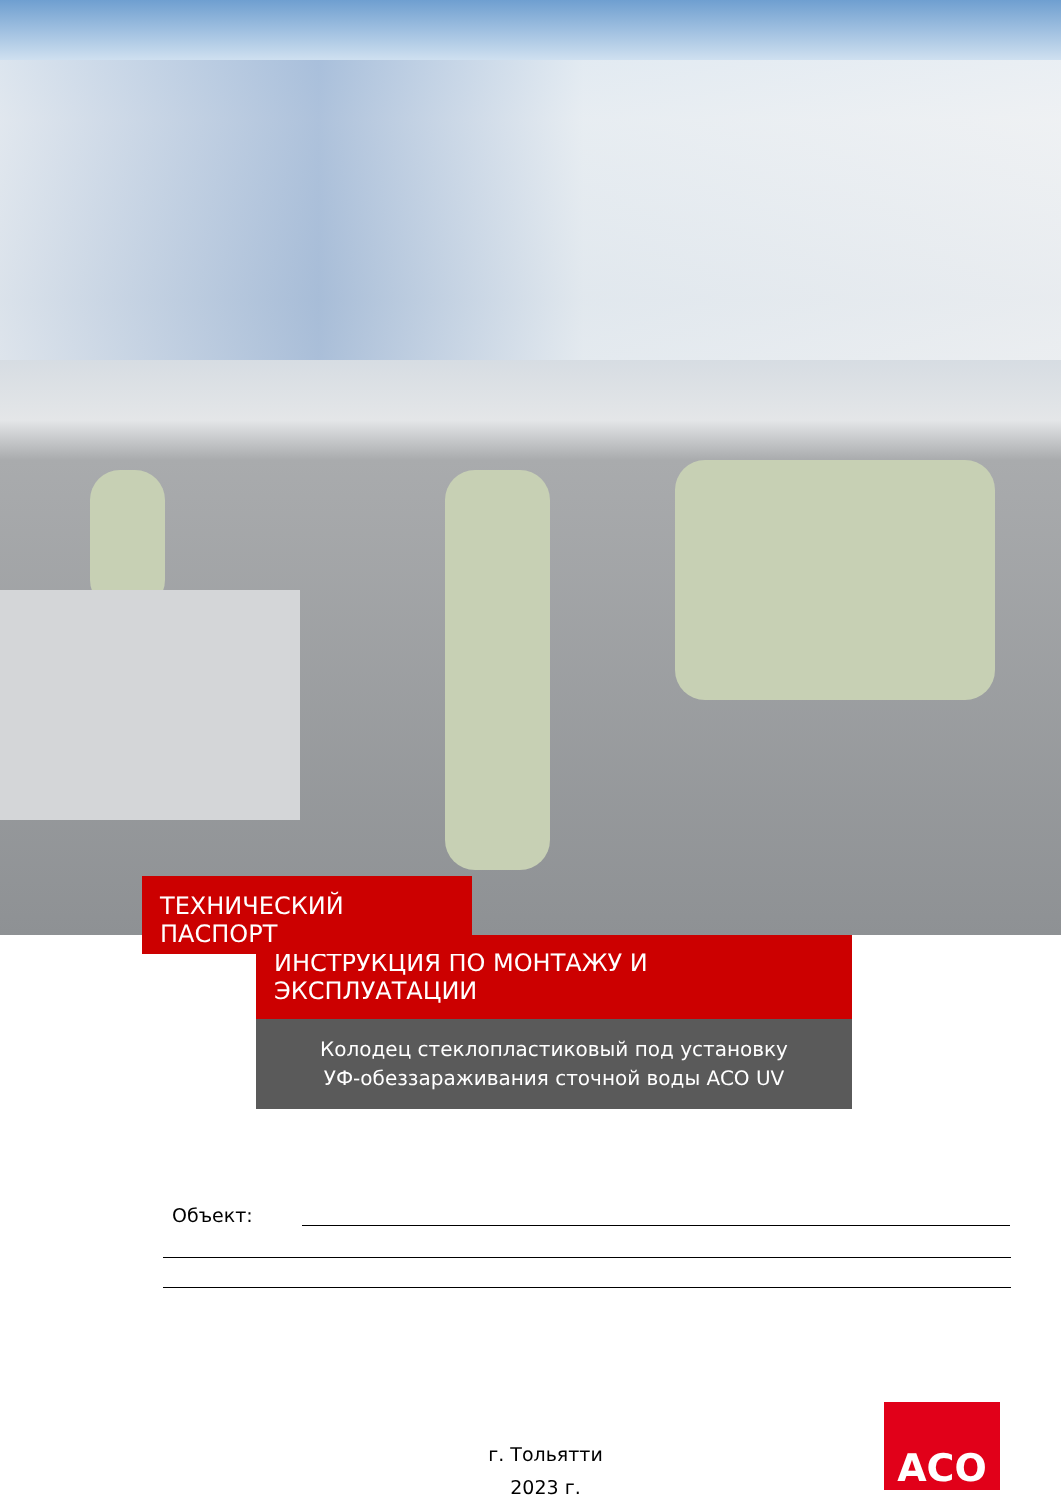ТЕХНИЧЕСКИЙ ПАСПОРТ
ИНСТРУКЦИЯ ПО МОНТАЖУ И ЭКСПЛУАТАЦИИ
Колодец стеклопластиковый под установку УФ-обеззараживания сточной воды ACO UV
Объект:
г. Тольятти
2023 г.
ACO